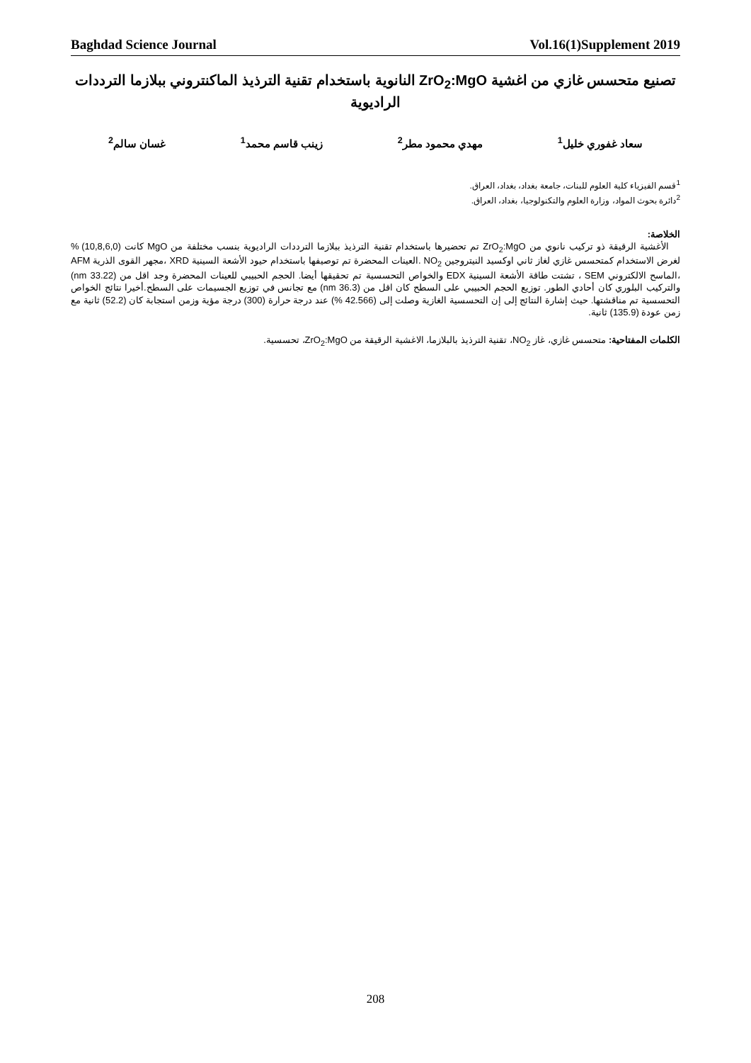Baghdad Science Journal Vol.16(1)Supplement 2019
تصنيع متحسس غازي من اغشية ZrO<sub>2</sub>:MgO النانوية باستخدام تقنية الترذيذ الماكنتروني ببلازما الترددات الراديوية
سعاد غفوري خليل<sup>1</sup> مهدي محمود مطر<sup>2</sup> زينب قاسم محمد<sup>1</sup> غسان سالم<sup>2</sup>
<sup>1</sup> قسم الفيزياء كلية العلوم للبنات، جامعة بغداد، بغداد، العراق.
<sup>2</sup> دائرة بحوث المواد، وزارة العلوم والتكنولوجيا، بغداد، العراق.
الخلاصة:
الأغشية الرقيقة ذو تركيب نانوي من ZrO<sub>2</sub>:MgO تم تحضيرها باستخدام تقنية الترذيذ ببلازما الترددات الراديوية بنسب مختلفة من MgO كانت (10,8,6,0) % لغرض الاستخدام كمتحسس غازي لغاز ثاني اوكسيد النيتروجين NO<sub>2</sub> .العينات المحضرة تم توصيفها باستخدام حيود الأشعة السينية XRD ،مجهر القوى الذرية AFM ،الماسح الالكتروني SEM ، تشتت طاقة الأشعة السينية EDX والخواص التحسسية تم تحقيقها أيضا. الحجم الحبيبي للعينات المحضرة وجد اقل من (33.22 nm) والتركيب البلوري كان أحادي الطور. توزيع الحجم الحبيبي على السطح كان اقل من (36.3 nm) مع تجانس في توزيع الجسيمات على السطح.أخيرا نتائج الخواص التحسسية تم مناقشتها. حيث إشارة النتائج إلى إن التحسسية الغازية وصلت إلى (42.566 %) عند درجة حرارة (300) درجة مؤية وزمن استجابة كان (52.2) ثانية مع زمن عودة (135.9) ثانية.
الكلمات المفتاحية: متحسس غازي، غاز NO<sub>2</sub>، تقنية الترذيذ بالبلازما، الاغشية الرقيقة من ZrO<sub>2</sub>:MgO، تحسسية.
208